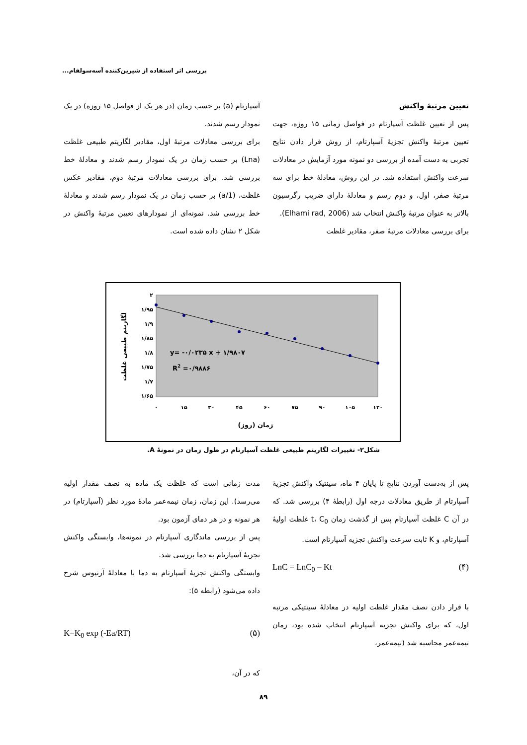بررسی اثر استفاده از شیرین‌کننده آسه‌سولفام...
تعیین مرتبهٔ واکنش
پس از تعیین غلظت آسپارتام در فواصل زمانی ۱۵ روزه، جهت تعیین مرتبهٔ واکنش تجزیهٔ آسپارتام، از روش قرار دادن نتایج تجربی به دست آمده از بررسی دو نمونه مورد آزمایش در معادلات سرعت واکنش استفاده شد. در این روش، معادلهٔ خط برای سه مرتبهٔ صفر، اول، و دوم رسم و معادلهٔ دارای ضریب رگرسیون بالاتر به عنوان مرتبهٔ واکنش انتخاب شد (Elhami rad, 2006).
برای بررسی معادلات مرتبهٔ صفر، مقادیر غلظت
آسپارتام (a) بر حسب زمان (در هر یک از فواصل ۱۵ روزه) در یک نمودار رسم شدند.
برای بررسی معادلات مرتبهٔ اول، مقادیر لگاریتم طبیعی غلظت (Lna) بر حسب زمان در یک نمودار رسم شدند و معادلهٔ خط بررسی شد. برای بررسی معادلات مرتبهٔ دوم، مقادیر عکس غلظت، (1/a) بر حسب زمان در یک نمودار رسم شدند و معادلهٔ خط بررسی شد. نمونه‌ای از نمودارهای تعیین مرتبهٔ واکنش در شکل ۲ نشان داده شده است.
۲
۱/۹۵
۱/۹
۱/۸۵
۱/۸
۱/۷۵
۱/۷
۱/۶۵
۰
۱۵
۳۰
۴۵
۶۰
۷۵
۹۰
۱۰۵
۱۲۰
y= -۰/۰۲۳۵ x + ۱/۹۸۰۷
R2 =۰/۹۸۸۶
زمان (روز)
لگاریتم طبیعی غلظت
شکل۲- تغییرات لگاریتم طبیعی غلظت آسپارتام در طول زمان در نمونهٔ A.
پس از به‌دست آوردن نتایج تا پایان ۴ ماه، سینتیک واکنش تجزیهٔ آسپارتام از طریق معادلات درجه اول (رابطهٔ ۴) بررسی شد. که در آن C غلظت آسپارتام پس از گذشت زمان t، C<sub>0</sub> غلظت اولیهٔ آسپارتام، و K ثابت سرعت واکنش تجزیه آسپارتام است.
LnC = LnC<sub>0</sub> – Kt (۴)
با قرار دادن نصف مقدار غلظت اولیه در معادلهٔ سینتیکی مرتبه اول، که برای واکنش تجزیه آسپارتام انتخاب شده بود، زمان نیمه‌عمر محاسبه شد (نیمه‌عمر،
مدت زمانی است که غلظت یک ماده به نصف مقدار اولیه می‌رسد). این زمان، زمان نیمه‌عمر مادهٔ مورد نظر (آسپارتام) در هر نمونه و در هر دمای آزمون بود.
پس از بررسی ماندگاری آسپارتام در نمونه‌ها، وابستگی واکنش تجزیهٔ آسپارتام به دما بررسی شد.
وابستگی واکنش تجزیهٔ آسپارتام به دما با معادلهٔ آرنیوس شرح داده می‌شود (رابطه ۵):
K=K<sub>0</sub> exp (-Ea/RT) (۵)
که در آن،
۸۹